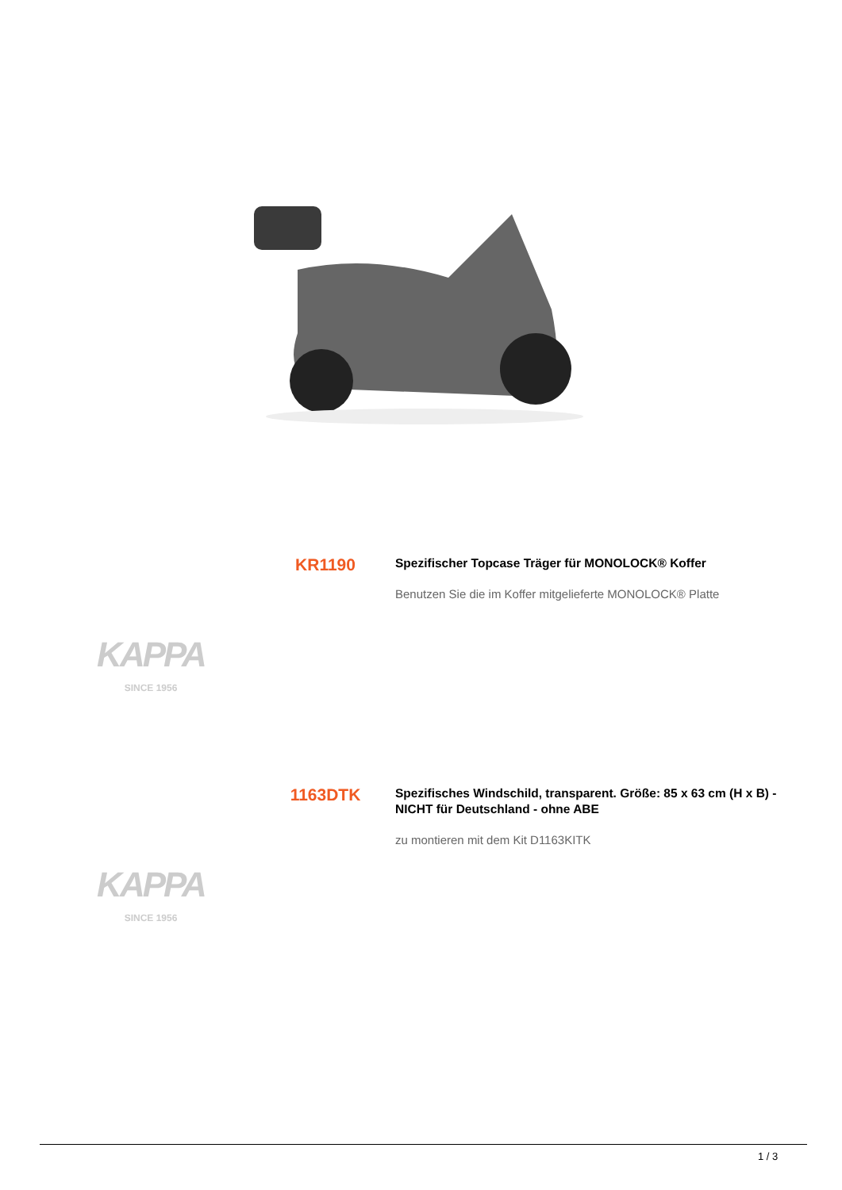KR1190
Spezifischer Topcase Träger für MONOLOCK® Koffer
Benutzen Sie die im Koffer mitgelieferte MONOLOCK® Platte
KAPPA
SINCE 1956
1163DTK
Spezifisches Windschild, transparent. Größe: 85 x 63 cm (H x B) - NICHT für Deutschland - ohne ABE
zu montieren mit dem Kit D1163KITK
KAPPA
SINCE 1956
1 / 3